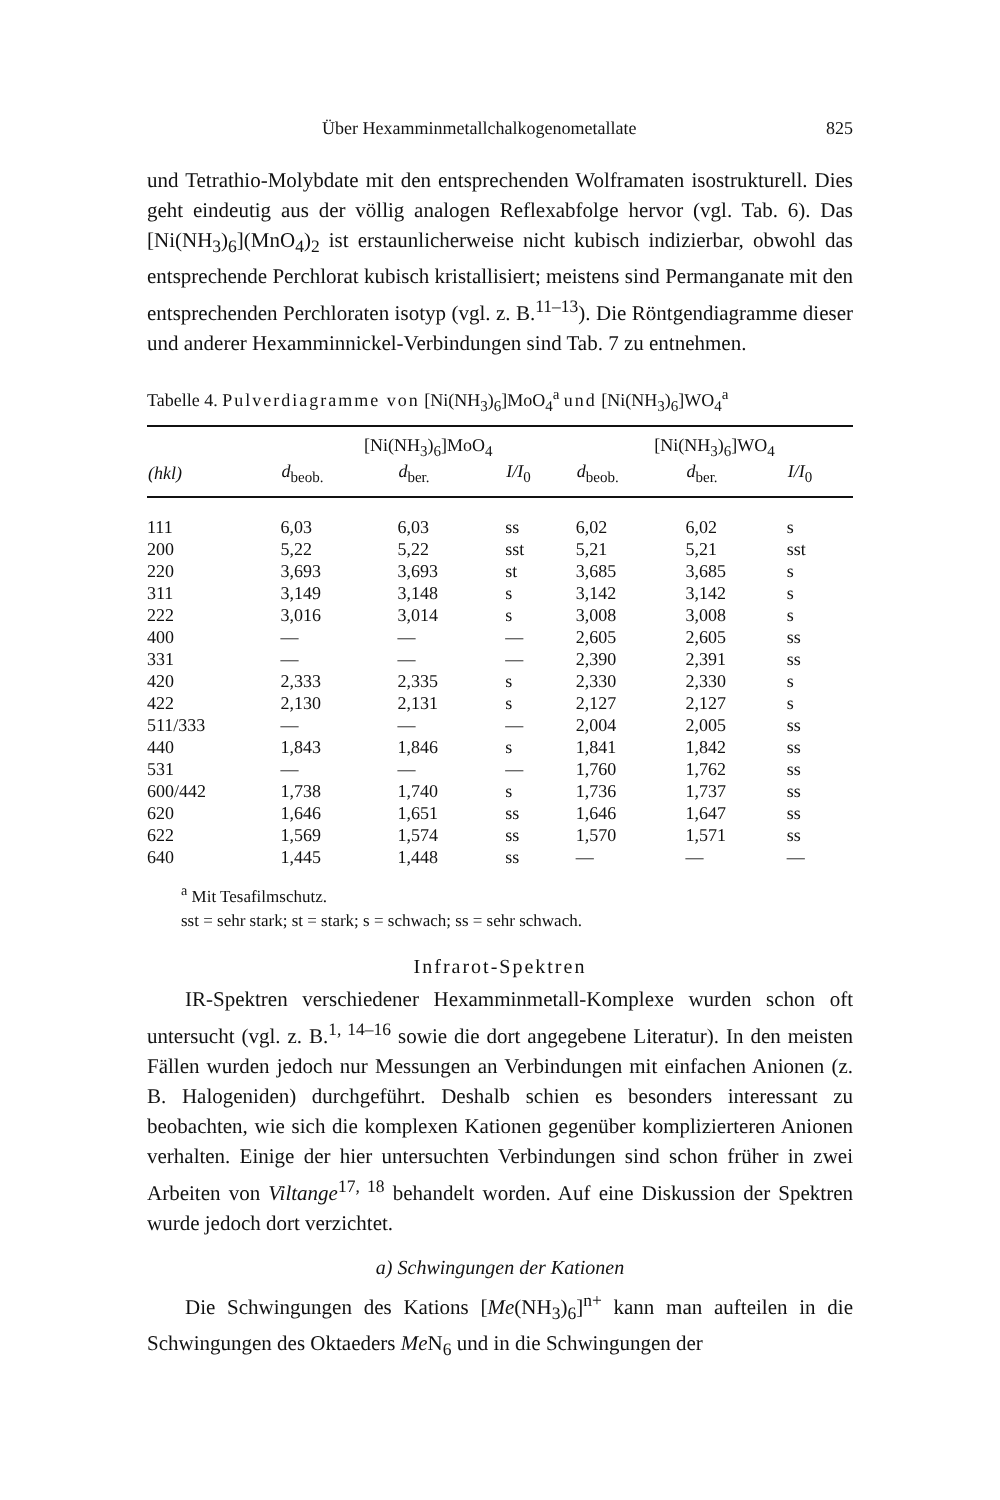Über Hexamminmetallchalkogenometallate 825
und Tetrathio-Molybdate mit den entsprechenden Wolframaten isostrukturell. Dies geht eindeutig aus der völlig analogen Reflexabfolge hervor (vgl. Tab. 6). Das [Ni(NH<sub>3</sub>)<sub>6</sub>](MnO<sub>4</sub>)<sub>2</sub> ist erstaunlicherweise nicht kubisch indizierbar, obwohl das entsprechende Perchlorat kubisch kristallisiert; meistens sind Permanganate mit den entsprechenden Perchloraten isotyp (vgl. z. B.<sup>11–13</sup>). Die Röntgendiagramme dieser und anderer Hexamminnickel-Verbindungen sind Tab. 7 zu entnehmen.
Tabelle 4. Pulverdiagramme von [Ni(NH<sub>3</sub>)<sub>6</sub>]MoO<sub>4</sub><sup>a</sup> und [Ni(NH<sub>3</sub>)<sub>6</sub>]WO<sub>4</sub><sup>a</sup>
| | [Ni(NH<sub>3</sub>)<sub>6</sub>]MoO<sub>4</sub> | | | [Ni(NH<sub>3</sub>)<sub>6</sub>]WO<sub>4</sub> | | |
| --- | --- | --- | --- | --- | --- | --- |
| (hkl) | d<sub>beob.</sub> | d<sub>ber.</sub> | I/I<sub>0</sub> | d<sub>beob.</sub> | d<sub>ber.</sub> | I/I<sub>0</sub> |
| 111 | 6,03 | 6,03 | ss | 6,02 | 6,02 | s |
| 200 | 5,22 | 5,22 | sst | 5,21 | 5,21 | sst |
| 220 | 3,693 | 3,693 | st | 3,685 | 3,685 | s |
| 311 | 3,149 | 3,148 | s | 3,142 | 3,142 | s |
| 222 | 3,016 | 3,014 | s | 3,008 | 3,008 | s |
| 400 | — | — | — | 2,605 | 2,605 | ss |
| 331 | — | — | — | 2,390 | 2,391 | ss |
| 420 | 2,333 | 2,335 | s | 2,330 | 2,330 | s |
| 422 | 2,130 | 2,131 | s | 2,127 | 2,127 | s |
| 511/333 | — | — | — | 2,004 | 2,005 | ss |
| 440 | 1,843 | 1,846 | s | 1,841 | 1,842 | ss |
| 531 | — | — | — | 1,760 | 1,762 | ss |
| 600/442 | 1,738 | 1,740 | s | 1,736 | 1,737 | ss |
| 620 | 1,646 | 1,651 | ss | 1,646 | 1,647 | ss |
| 622 | 1,569 | 1,574 | ss | 1,570 | 1,571 | ss |
| 640 | 1,445 | 1,448 | ss | — | — | — |
<sup>a</sup> Mit Tesafilmschutz.
sst = sehr stark; st = stark; s = schwach; ss = sehr schwach.
Infrarot-Spektren
IR-Spektren verschiedener Hexamminmetall-Komplexe wurden schon oft untersucht (vgl. z. B.<sup>1, 14–16</sup> sowie die dort angegebene Literatur). In den meisten Fällen wurden jedoch nur Messungen an Verbindungen mit einfachen Anionen (z. B. Halogeniden) durchgeführt. Deshalb schien es besonders interessant zu beobachten, wie sich die komplexen Kationen gegenüber komplizierteren Anionen verhalten. Einige der hier untersuchten Verbindungen sind schon früher in zwei Arbeiten von Viltange<sup>17, 18</sup> behandelt worden. Auf eine Diskussion der Spektren wurde jedoch dort verzichtet.
a) Schwingungen der Kationen
Die Schwingungen des Kations [Me(NH<sub>3</sub>)<sub>6</sub>]<sup>n+</sup> kann man aufteilen in die Schwingungen des Oktaeders Me N<sub>6</sub> und in die Schwingungen der